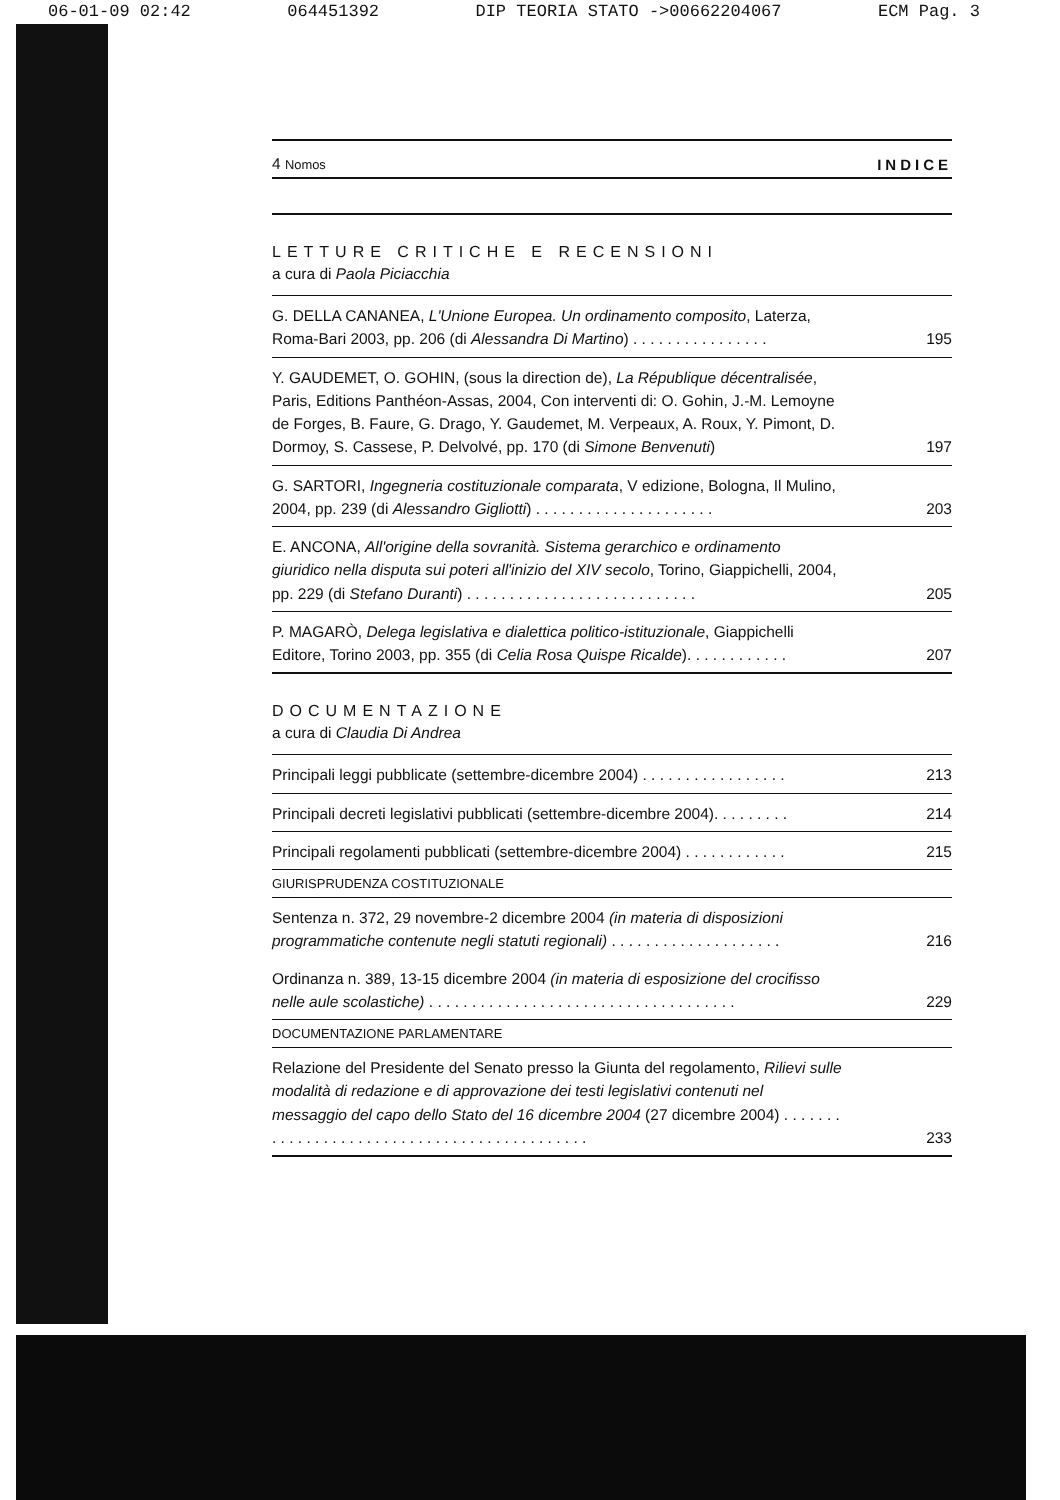06-01-09 02:42 064451392 DIP TEORIA STATO ->00662204067 ECM Pag. 3
4 Nomos INDICE
LETTURE CRITICHE E RECENSIONI
a cura di Paola Piciacchia
G. DELLA CANANEA, L'Unione Europea. Un ordinamento composito, Laterza, Roma-Bari 2003, pp. 206 (di Alessandra Di Martino) . . . . . . . . . . . . . . . . 195
Y. GAUDEMET, O. GOHIN, (sous la direction de), La République décentralisée, Paris, Editions Panthéon-Assas, 2004, Con interventi di: O. Gohin, J.-M. Lemoyne de Forges, B. Faure, G. Drago, Y. Gaudemet, M. Verpeaux, A. Roux, Y. Pimont, D. Dormoy, S. Cassese, P. Delvolvé, pp. 170 (di Simone Benvenuti) 197
G. SARTORI, Ingegneria costituzionale comparata, V edizione, Bologna, Il Mulino, 2004, pp. 239 (di Alessandro Gigliotti) . . . . . . . . . . . . . . . . . . . . . 203
E. ANCONA, All'origine della sovranità. Sistema gerarchico e ordinamento giuridico nella disputa sui poteri all'inizio del XIV secolo, Torino, Giappichelli, 2004, pp. 229 (di Stefano Duranti) . . . . . . . . . . . . . . . . . . . . . . . . . . . 205
P. MAGARÒ, Delega legislativa e dialettica politico-istituzionale, Giappichelli Editore, Torino 2003, pp. 355 (di Celia Rosa Quispe Ricalde). . . . . . . . . . . . 207
DOCUMENTAZIONE
a cura di Claudia Di Andrea
Principali leggi pubblicate (settembre-dicembre 2004) . . . . . . . . . . . . . . . . . 213
Principali decreti legislativi pubblicati (settembre-dicembre 2004). . . . . . . . . 214
Principali regolamenti pubblicati (settembre-dicembre 2004) . . . . . . . . . . . . 215
GIURISPRUDENZA COSTITUZIONALE
Sentenza n. 372, 29 novembre-2 dicembre 2004 (in materia di disposizioni programmatiche contenute negli statuti regionali) . . . . . . . . . . . . . . . . . . . . 216
Ordinanza n. 389, 13-15 dicembre 2004 (in materia di esposizione del crocifisso nelle aule scolastiche) . . . . . . . . . . . . . . . . . . . . . . . . . . . . . . . . . . . . 229
DOCUMENTAZIONE PARLAMENTARE
Relazione del Presidente del Senato presso la Giunta del regolamento, Rilievi sulle modalità di redazione e di approvazione dei testi legislativi contenuti nel messaggio del capo dello Stato del 16 dicembre 2004 (27 dicembre 2004) . . . . . . . . . . . . . . . . . . . . . . . . . . . . . . . . . . . . . . . . . . . . 233